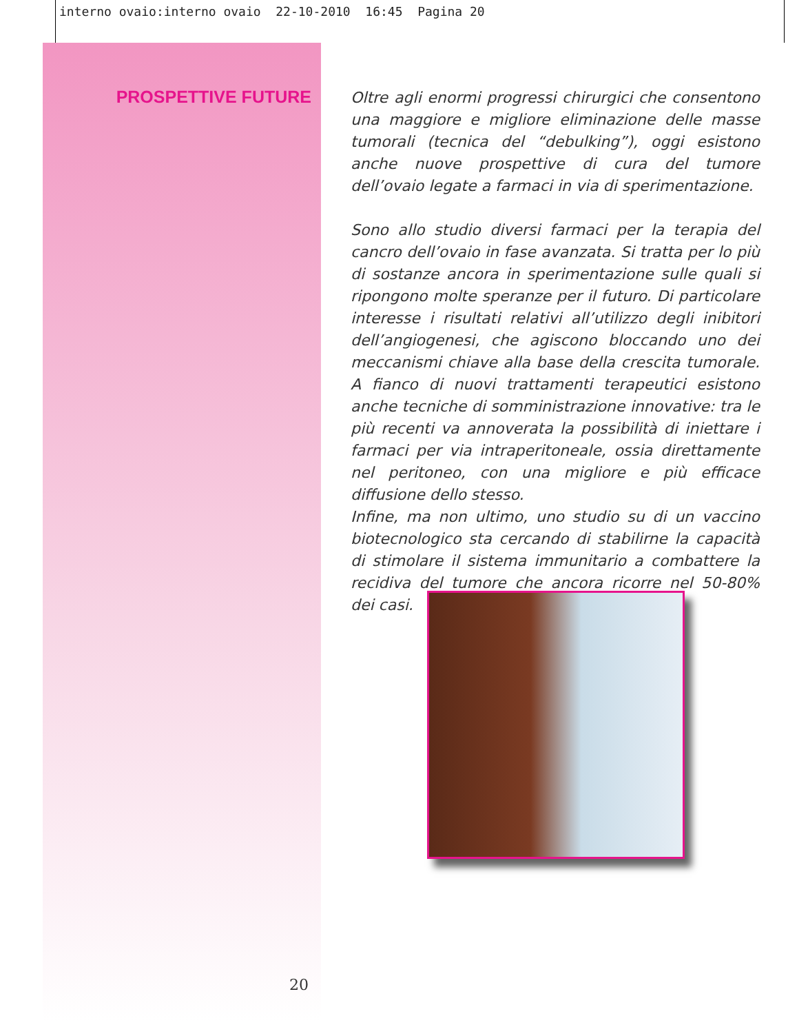interno ovaio:interno ovaio 22-10-2010 16:45 Pagina 20
PROSPETTIVE FUTURE
Oltre agli enormi progressi chirurgici che consentono una maggiore e migliore eliminazione delle masse tumorali (tecnica del “debulking”), oggi esistono anche nuove prospettive di cura del tumore dell’ovaio legate a farmaci in via di sperimentazione.
Sono allo studio diversi farmaci per la terapia del cancro dell’ovaio in fase avanzata. Si tratta per lo più di sostanze ancora in sperimentazione sulle quali si ripongono molte speranze per il futuro. Di particolare interesse i risultati relativi all’utilizzo degli inibitori dell’angiogenesi, che agiscono bloccando uno dei meccanismi chiave alla base della crescita tumorale. A fianco di nuovi trattamenti terapeutici esistono anche tecniche di somministrazione innovative: tra le più recenti va annoverata la possibilità di iniettare i farmaci per via intraperitoneale, ossia direttamente nel peritoneo, con una migliore e più efficace diffusione dello stesso.
Infine, ma non ultimo, uno studio su di un vaccino biotecnologico sta cercando di stabilirne la capacità di stimolare il sistema immunitario a combattere la recidiva del tumore che ancora ricorre nel 50-80% dei casi.
20